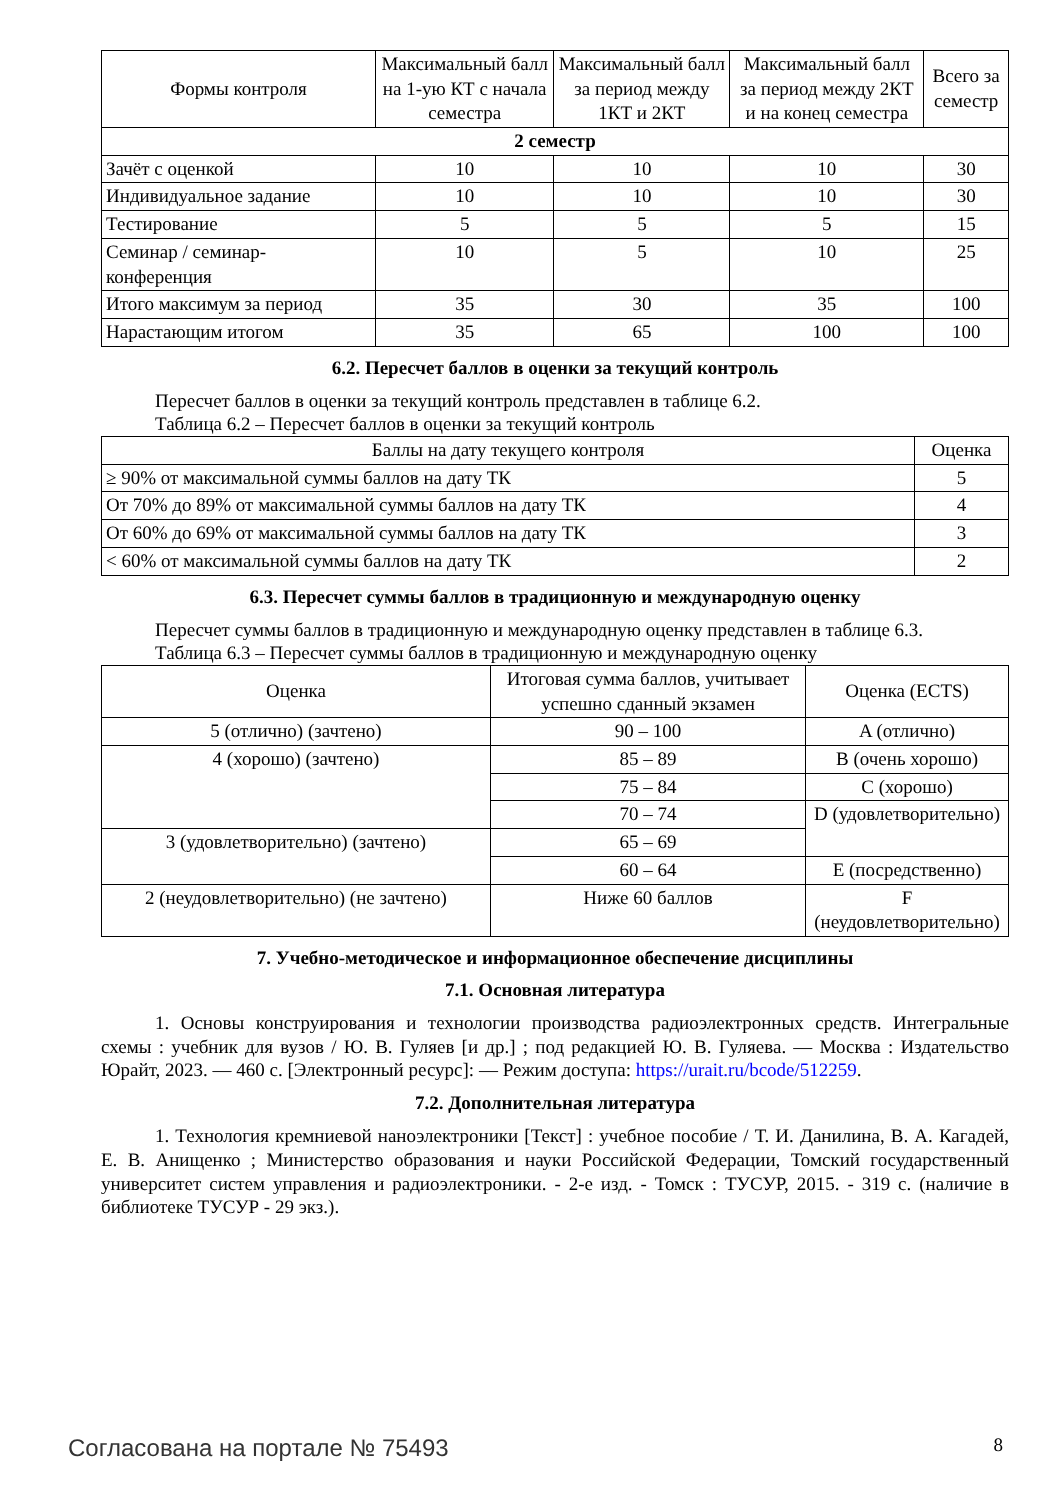| Формы контроля | Максимальный балл на 1-ую КТ с начала семестра | Максимальный балл за период между 1КТ и 2КТ | Максимальный балл за период между 2КТ и на конец семестра | Всего за семестр |
| --- | --- | --- | --- | --- |
| 2 семестр | | | | |
| Зачёт с оценкой | 10 | 10 | 10 | 30 |
| Индивидуальное задание | 10 | 10 | 10 | 30 |
| Тестирование | 5 | 5 | 5 | 15 |
| Семинар / семинар-конференция | 10 | 5 | 10 | 25 |
| Итого максимум за период | 35 | 30 | 35 | 100 |
| Нарастающим итогом | 35 | 65 | 100 | 100 |
6.2. Пересчет баллов в оценки за текущий контроль
Пересчет баллов в оценки за текущий контроль представлен в таблице 6.2.
Таблица 6.2 – Пересчет баллов в оценки за текущий контроль
| Баллы на дату текущего контроля | Оценка |
| --- | --- |
| ≥ 90% от максимальной суммы баллов на дату ТК | 5 |
| От 70% до 89% от максимальной суммы баллов на дату ТК | 4 |
| От 60% до 69% от максимальной суммы баллов на дату ТК | 3 |
| < 60% от максимальной суммы баллов на дату ТК | 2 |
6.3. Пересчет суммы баллов в традиционную и международную оценку
Пересчет суммы баллов в традиционную и международную оценку представлен в таблице 6.3.
Таблица 6.3 – Пересчет суммы баллов в традиционную и международную оценку
| Оценка | Итоговая сумма баллов, учитывает успешно сданный экзамен | Оценка (ECTS) |
| --- | --- | --- |
| 5 (отлично) (зачтено) | 90 – 100 | A (отлично) |
| 4 (хорошо) (зачтено) | 85 – 89 | B (очень хорошо) |
| | 75 – 84 | C (хорошо) |
| | 70 – 74 | D (удовлетворительно) |
| 3 (удовлетворительно) (зачтено) | 65 – 69 | |
| | 60 – 64 | E (посредственно) |
| 2 (неудовлетворительно) (не зачтено) | Ниже 60 баллов | F (неудовлетворительно) |
7. Учебно-методическое и информационное обеспечение дисциплины
7.1. Основная литература
1. Основы конструирования и технологии производства радиоэлектронных средств. Интегральные схемы : учебник для вузов / Ю. В. Гуляев [и др.] ; под редакцией Ю. В. Гуляева. — Москва : Издательство Юрайт, 2023. — 460 с. [Электронный ресурс]: — Режим доступа: https://urait.ru/bcode/512259.
7.2. Дополнительная литература
1. Технология кремниевой наноэлектроники [Текст] : учебное пособие / Т. И. Данилина, В. А. Кагадей, Е. В. Анищенко ; Министерство образования и науки Российской Федерации, Томский государственный университет систем управления и радиоэлектроники. - 2-е изд. - Томск : ТУСУР, 2015. - 319 с. (наличие в библиотеке ТУСУР - 29 экз.).
Согласована на портале № 75493 8